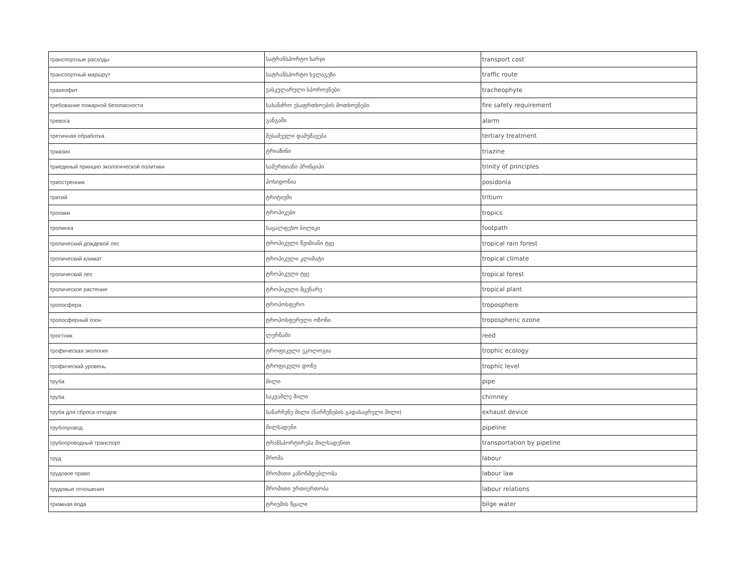| транспортные расходы | სატრანსპორტო ხარჯი | transport cost |
| транспортный маршрут | სატრანსპორტო სვლაგეზი | traffic route |
| трахеофит | ვასკულარული სპოროვნები | tracheophyte |
| требование пожарной безопасности | სახანძრო უსაფრთხოების მოთხოვნები | fire safety requirement |
| тревога | განგაში | alarm |
| третичная обработка | მესამეული დამუშავება | tertiary treatment |
| триазин | ტრიაზინი | triazine |
| триединый принцип экологической политики | სამერთიანი პრინციპი | trinity of principles |
| триостренник | პოსიდონია | posidonia |
| тритий | ტრიტიუმი | tritium |
| тропики | ტროპიკები | tropics |
| тропинка | საცალფეხო ბილიკი | footpath |
| тропический дождевой лес | ტროპიკული წვიმიანი ტყე | tropical rain forest |
| тропический климат | ტროპიკული კლიმატი | tropical climate |
| тропический лес | ტროპიკული ტყე | tropical forest |
| тропическое растение | ტროპიკული მცენარე | tropical plant |
| тропосфера | ტროპოსფერო | troposphere |
| тропосферный озон | ტროპოსფერული ოზონი | tropospheric ozone |
| тростник | ლერწამი | reed |
| трофическая экология | ტროფიკული ეკოლოგია | trophic ecology |
| трофический уровень | ტროფიკული დონე | trophic level |
| труба | მილი | pipe |
| труба | საკვამლე მილი | chimney |
| труба для сброса отходов | სანარჩენე მილი (ნარჩენების გადასაყრელი მილი) | exhaust device |
| трубопровод | მილსადენი | pipeline |
| трубопроводный транспорт | ტრანსპორტირება მილსადენით | transportation by pipeline |
| труд | შრომა | labour |
| трудовое право | შრომითი კანონმდებლობა | labour law |
| трудовые отношения | შრომითი ურთიერთობა | labour relations |
| трюмная вода | ტრიუმის წყალი | bilge water |